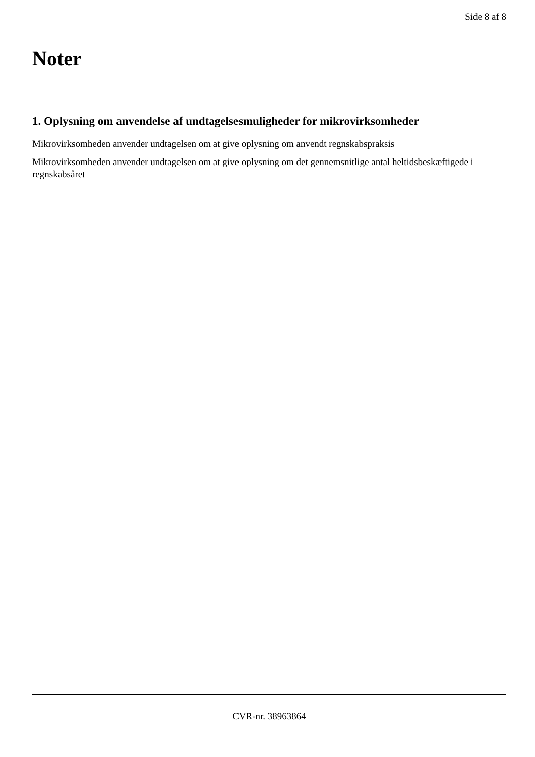Side 8 af 8
Noter
1. Oplysning om anvendelse af undtagelsesmuligheder for mikrovirksomheder
Mikrovirksomheden anvender undtagelsen om at give oplysning om anvendt regnskabspraksis
Mikrovirksomheden anvender undtagelsen om at give oplysning om det gennemsnitlige antal heltidsbeskæftigede i regnskabsåret
CVR-nr. 38963864